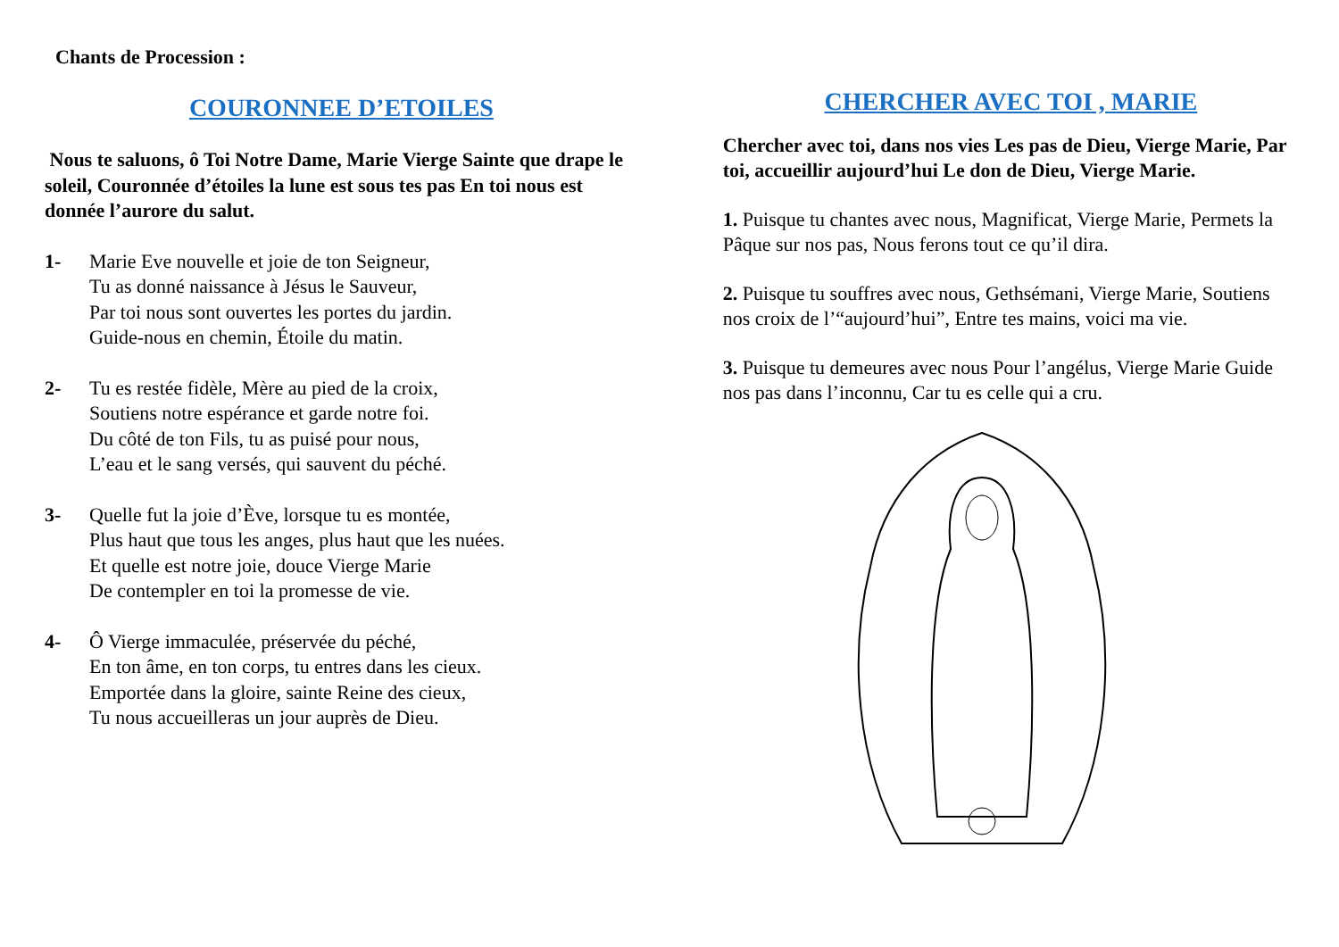Chants de Procession :
COURONNEE D’ETOILES
Nous te saluons, ô Toi Notre Dame, Marie Vierge Sainte que drape le soleil, Couronnée d’étoiles la lune est sous tes pas En toi nous est donnée l’aurore du salut.
1- Marie Eve nouvelle et joie de ton Seigneur,
Tu as donné naissance à Jésus le Sauveur,
Par toi nous sont ouvertes les portes du jardin.
Guide-nous en chemin, Étoile du matin.
2- Tu es restée fidèle, Mère au pied de la croix,
Soutiens notre espérance et garde notre foi.
Du côté de ton Fils, tu as puisé pour nous,
L’eau et le sang versés, qui sauvent du péché.
3- Quelle fut la joie d’Ève, lorsque tu es montée,
Plus haut que tous les anges, plus haut que les nuées.
Et quelle est notre joie, douce Vierge Marie
De contempler en toi la promesse de vie.
4- Ô Vierge immaculée, préservée du péché,
En ton âme, en ton corps, tu entres dans les cieux.
Emportée dans la gloire, sainte Reine des cieux,
Tu nous accueilleras un jour auprès de Dieu.
CHERCHER AVEC TOI , MARIE
Chercher avec toi, dans nos vies Les pas de Dieu, Vierge Marie, Par toi, accueillir aujourd’hui Le don de Dieu, Vierge Marie.
1. Puisque tu chantes avec nous, Magnificat, Vierge Marie, Permets la Pâque sur nos pas, Nous ferons tout ce qu’il dira.
2. Puisque tu souffres avec nous, Gethsémani, Vierge Marie, Soutiens nos croix de l’“aujourd’hui”, Entre tes mains, voici ma vie.
3. Puisque tu demeures avec nous Pour l’angélus, Vierge Marie Guide nos pas dans l’inconnu, Car tu es celle qui a cru.